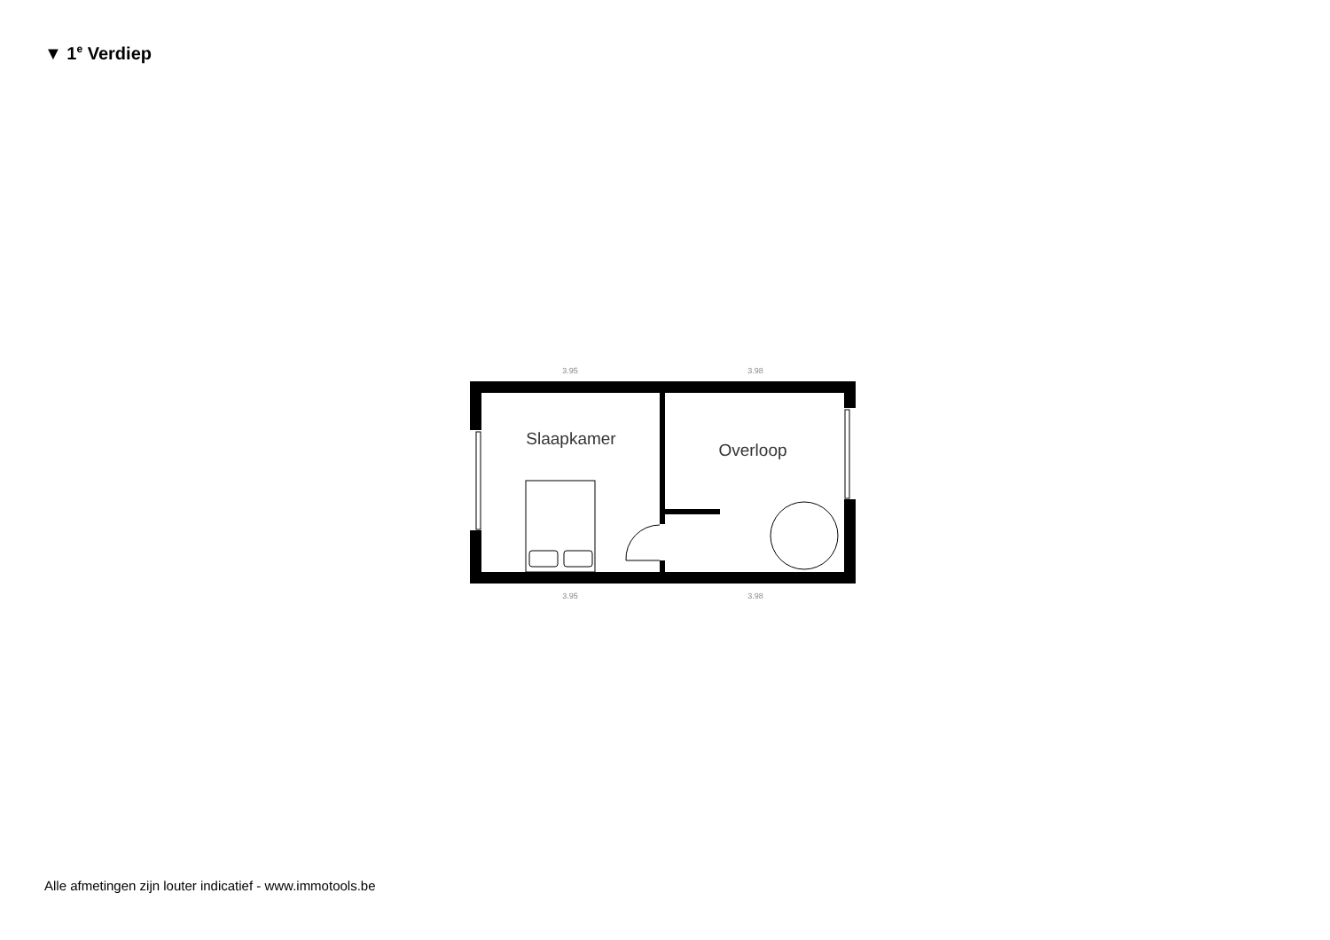▼ 1<sup>e</sup> Verdiep
3.95
3.98
3.95
3.98
Slaapkamer
Overloop
Alle afmetingen zijn louter indicatief - www.immotools.be